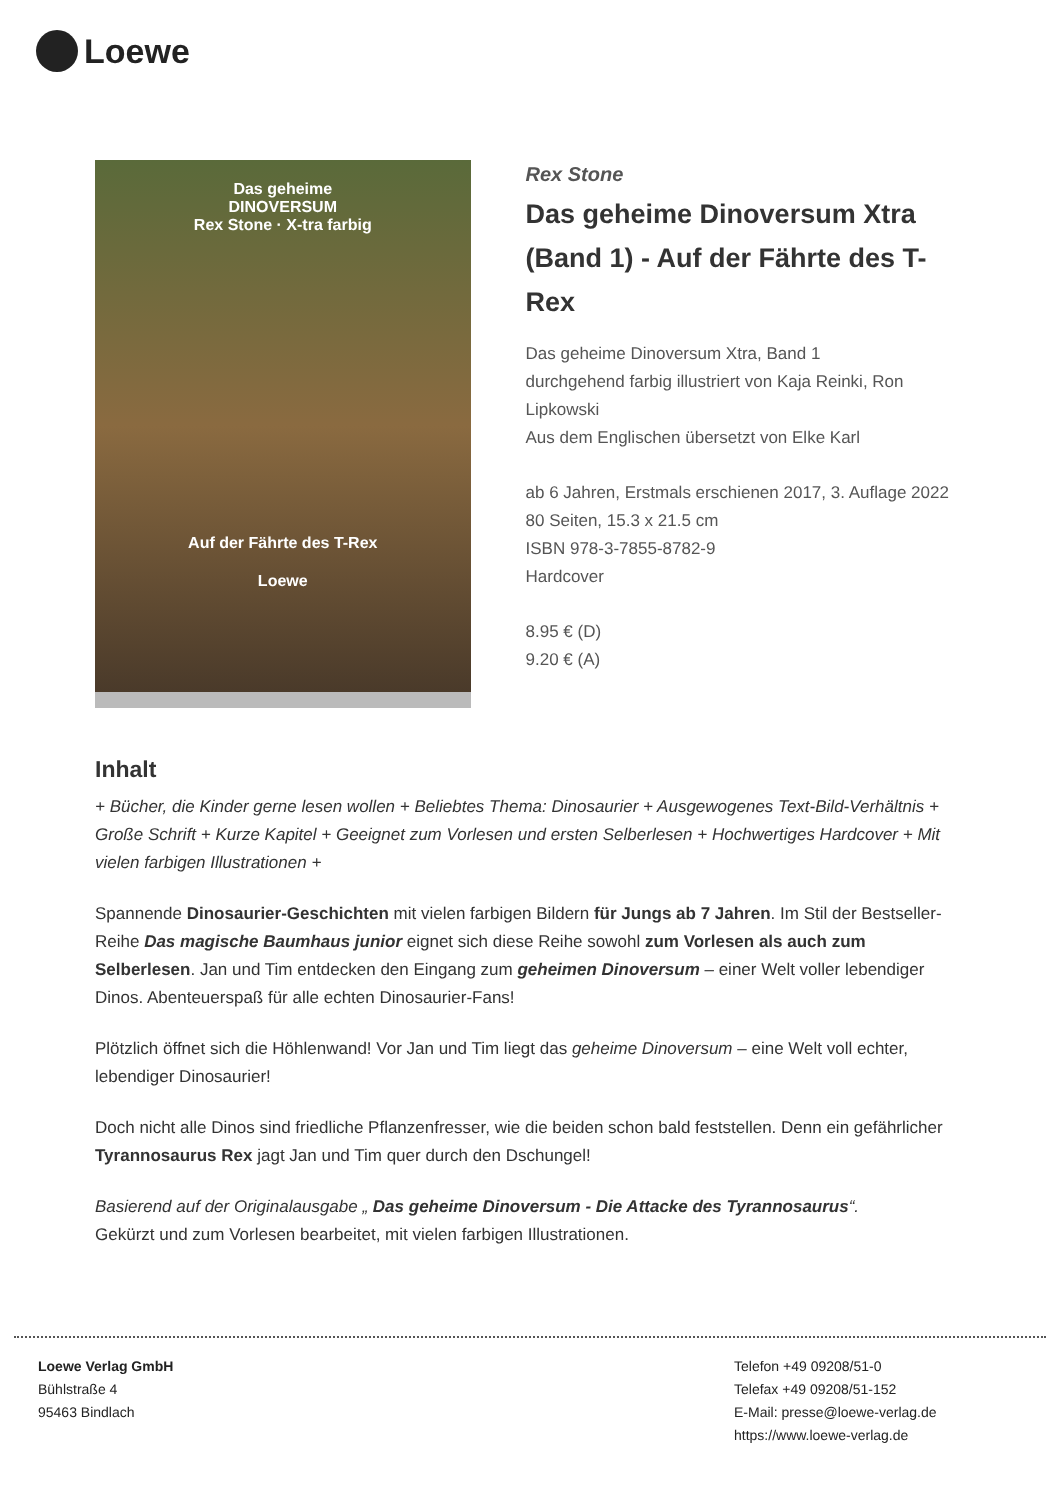Loewe
Das geheime
DINOVERSUM
Rex Stone · X-tra farbig
Auf der Fährte des T-Rex
Loewe
Rex Stone
Das geheime Dinoversum Xtra (Band 1) - Auf der Fährte des T-Rex
Das geheime Dinoversum Xtra, Band 1
durchgehend farbig illustriert von Kaja Reinki, Ron Lipkowski
Aus dem Englischen übersetzt von Elke Karl
ab 6 Jahren, Erstmals erschienen 2017, 3. Auflage 2022
80 Seiten, 15.3 x 21.5 cm
ISBN 978-3-7855-8782-9
Hardcover
8.95 € (D)
9.20 € (A)
Inhalt
+ Bücher, die Kinder gerne lesen wollen + Beliebtes Thema: Dinosaurier + Ausgewogenes Text-Bild-Verhältnis + Große Schrift + Kurze Kapitel + Geeignet zum Vorlesen und ersten Selberlesen + Hochwertiges Hardcover + Mit vielen farbigen Illustrationen +
Spannende Dinosaurier-Geschichten mit vielen farbigen Bildern für Jungs ab 7 Jahren. Im Stil der Bestseller-Reihe Das magische Baumhaus junior eignet sich diese Reihe sowohl zum Vorlesen als auch zum Selberlesen. Jan und Tim entdecken den Eingang zum geheimen Dinoversum – einer Welt voller lebendiger Dinos. Abenteuerspaß für alle echten Dinosaurier-Fans!
Plötzlich öffnet sich die Höhlenwand! Vor Jan und Tim liegt das geheime Dinoversum – eine Welt voll echter, lebendiger Dinosaurier!
Doch nicht alle Dinos sind friedliche Pflanzenfresser, wie die beiden schon bald feststellen. Denn ein gefährlicher Tyrannosaurus Rex jagt Jan und Tim quer durch den Dschungel!
Basierend auf der Originalausgabe „ Das geheime Dinoversum - Die Attacke des Tyrannosaurus“.
Gekürzt und zum Vorlesen bearbeitet, mit vielen farbigen Illustrationen.
Loewe Verlag GmbH
Bühlstraße 4
95463 Bindlach
Telefon +49 09208/51-0
Telefax +49 09208/51-152
E-Mail: presse@loewe-verlag.de
https://www.loewe-verlag.de